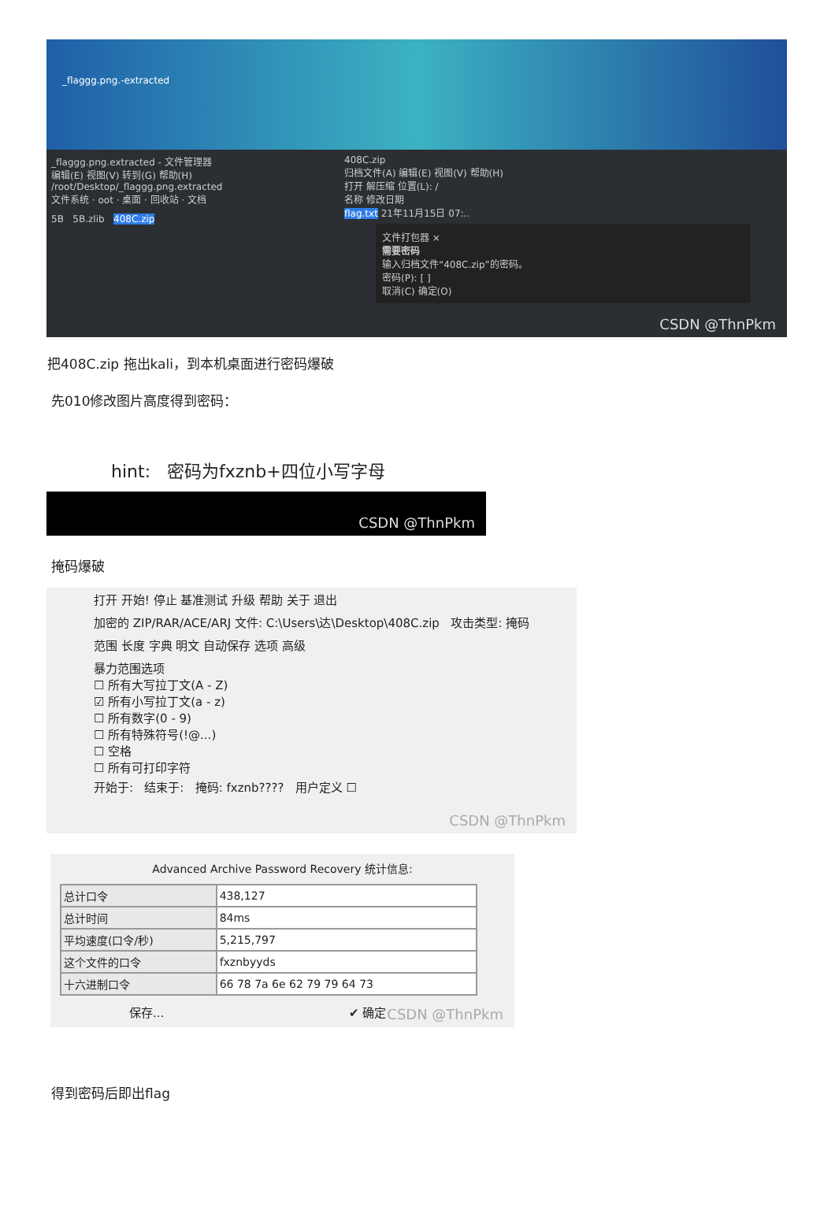_flaggg.png.-extracted
_flaggg.png.extracted - 文件管理器
编辑(E) 视图(V) 转到(G) 帮助(H)
/root/Desktop/_flaggg.png.extracted
文件系统 · oot · 桌面 · 回收站 · 文档
5B 5B.zlib 408C.zip
408C.zip
归档文件(A) 编辑(E) 视图(V) 帮助(H)
打开 解压缩 位置(L): /
名称 修改日期
flag.txt 21年11月15日 07:..
文件打包器 ×
需要密码
输入归档文件“408C.zip”的密码。
密码(P): [ ]
取消(C) 确定(O)
CSDN @ThnPkm
把408C.zip 拖出kali，到本机桌面进行密码爆破
先010修改图片高度得到密码：
hint: 密码为fxznb+四位小写字母
CSDN @ThnPkm
掩码爆破
打开 开始! 停止 基准测试 升级 帮助 关于 退出
加密的 ZIP/RAR/ACE/ARJ 文件: C:\Users\达\Desktop\408C.zip 攻击类型: 掩码
范围 长度 字典 明文 自动保存 选项 高级
暴力范围选项
☐ 所有大写拉丁文(A - Z)
☑ 所有小写拉丁文(a - z)
☐ 所有数字(0 - 9)
☐ 所有特殊符号(!@...)
☐ 空格
☐ 所有可打印字符
开始于: 结束于: 掩码: fxznb???? 用户定义 ☐
CSDN @ThnPkm
Advanced Archive Password Recovery 统计信息:
| 总计口令 | 438,127 |
| 总计时间 | 84ms |
| 平均速度(口令/秒) | 5,215,797 |
| 这个文件的口令 | fxznbyyds |
| 十六进制口令 | 66 78 7a 6e 62 79 79 64 73 |
保存... ✔ 确定
CSDN @ThnPkm
得到密码后即出flag